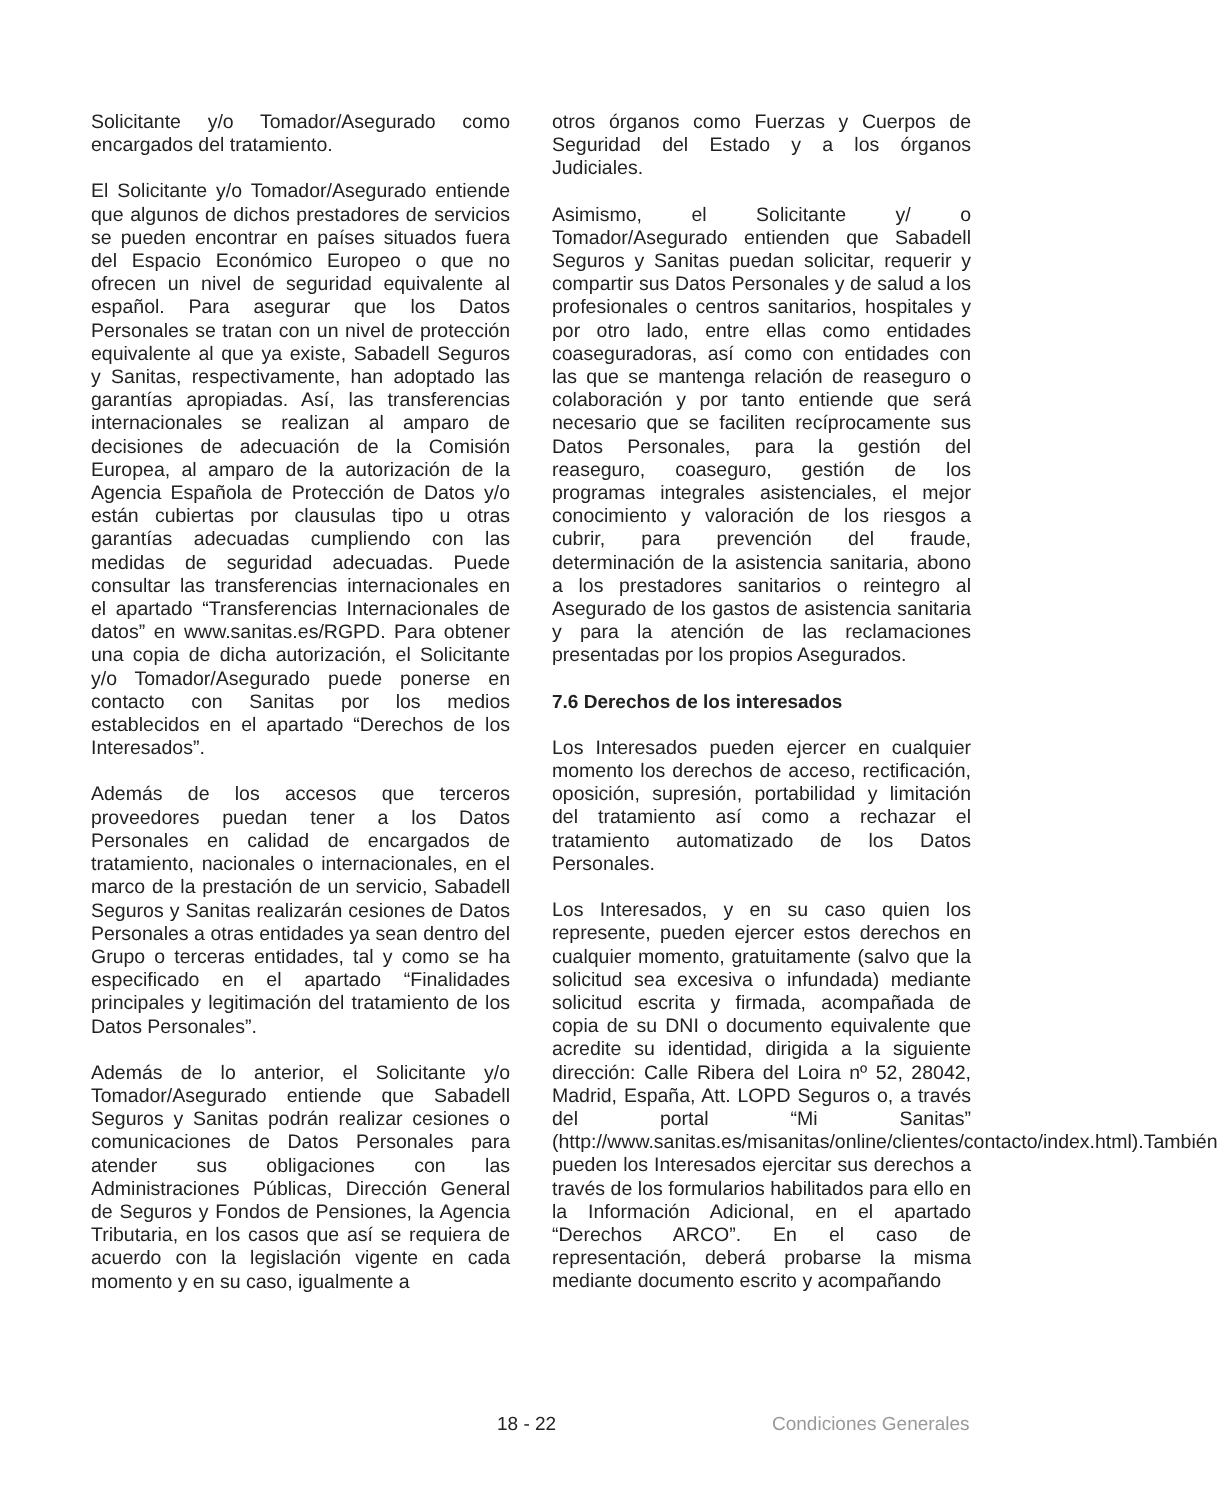Solicitante y/o Tomador/Asegurado como encargados del tratamiento.
El Solicitante y/o Tomador/Asegurado entiende que algunos de dichos prestadores de servicios se pueden encontrar en países situados fuera del Espacio Económico Europeo o que no ofrecen un nivel de seguridad equivalente al español. Para asegurar que los Datos Personales se tratan con un nivel de protección equivalente al que ya existe, Sabadell Seguros y Sanitas, respectivamente, han adoptado las garantías apropiadas. Así, las transferencias internacionales se realizan al amparo de decisiones de adecuación de la Comisión Europea, al amparo de la autorización de la Agencia Española de Protección de Datos y/o están cubiertas por clausulas tipo u otras garantías adecuadas cumpliendo con las medidas de seguridad adecuadas. Puede consultar las transferencias internacionales en el apartado “Transferencias Internacionales de datos” en www.sanitas.es/RGPD. Para obtener una copia de dicha autorización, el Solicitante y/o Tomador/Asegurado puede ponerse en contacto con Sanitas por los medios establecidos en el apartado “Derechos de los Interesados”.
Además de los accesos que terceros proveedores puedan tener a los Datos Personales en calidad de encargados de tratamiento, nacionales o internacionales, en el marco de la prestación de un servicio, Sabadell Seguros y Sanitas realizarán cesiones de Datos Personales a otras entidades ya sean dentro del Grupo o terceras entidades, tal y como se ha especificado en el apartado “Finalidades principales y legitimación del tratamiento de los Datos Personales”.
Además de lo anterior, el Solicitante y/o Tomador/Asegurado entiende que Sabadell Seguros y Sanitas podrán realizar cesiones o comunicaciones de Datos Personales para atender sus obligaciones con las Administraciones Públicas, Dirección General de Seguros y Fondos de Pensiones, la Agencia Tributaria, en los casos que así se requiera de acuerdo con la legislación vigente en cada momento y en su caso, igualmente a
otros órganos como Fuerzas y Cuerpos de Seguridad del Estado y a los órganos Judiciales.
Asimismo, el Solicitante y/ o Tomador/Asegurado entienden que Sabadell Seguros y Sanitas puedan solicitar, requerir y compartir sus Datos Personales y de salud a los profesionales o centros sanitarios, hospitales y por otro lado, entre ellas como entidades coaseguradoras, así como con entidades con las que se mantenga relación de reaseguro o colaboración y por tanto entiende que será necesario que se faciliten recíprocamente sus Datos Personales, para la gestión del reaseguro, coaseguro, gestión de los programas integrales asistenciales, el mejor conocimiento y valoración de los riesgos a cubrir, para prevención del fraude, determinación de la asistencia sanitaria, abono a los prestadores sanitarios o reintegro al Asegurado de los gastos de asistencia sanitaria y para la atención de las reclamaciones presentadas por los propios Asegurados.
7.6 Derechos de los interesados
Los Interesados pueden ejercer en cualquier momento los derechos de acceso, rectificación, oposición, supresión, portabilidad y limitación del tratamiento así como a rechazar el tratamiento automatizado de los Datos Personales.
Los Interesados, y en su caso quien los represente, pueden ejercer estos derechos en cualquier momento, gratuitamente (salvo que la solicitud sea excesiva o infundada) mediante solicitud escrita y firmada, acompañada de copia de su DNI o documento equivalente que acredite su identidad, dirigida a la siguiente dirección: Calle Ribera del Loira nº 52, 28042, Madrid, España, Att. LOPD Seguros o, a través del portal “Mi Sanitas” (http://www.sanitas.es/misanitas/online/clientes/contacto/index.html).También pueden los Interesados ejercitar sus derechos a través de los formularios habilitados para ello en la Información Adicional, en el apartado “Derechos ARCO”. En el caso de representación, deberá probarse la misma mediante documento escrito y acompañando
18 - 22 Condiciones Generales